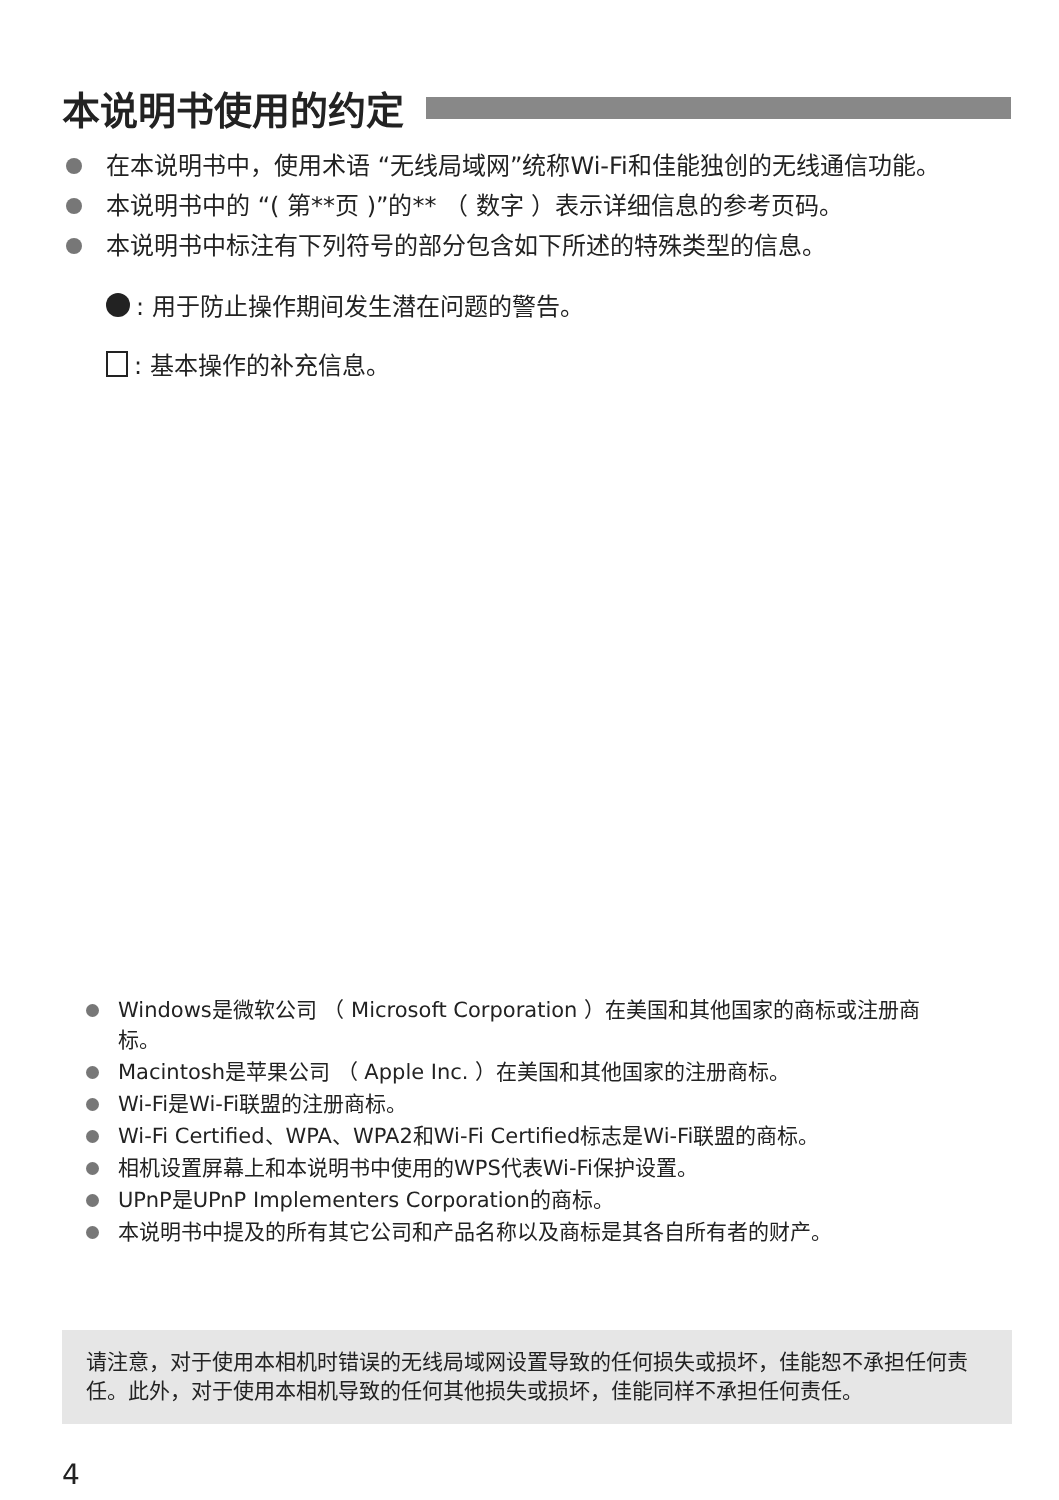本说明书使用的约定
在本说明书中，使用术语 “无线局域网”统称Wi-Fi和佳能独创的无线通信功能。
本说明书中的 “( 第**页 )”的** （ 数字 ）表示详细信息的参考页码。
本说明书中标注有下列符号的部分包含如下所述的特殊类型的信息。
: 用于防止操作期间发生潜在问题的警告。
: 基本操作的补充信息。
Windows是微软公司 （ Microsoft Corporation ）在美国和其他国家的商标或注册商标。
Macintosh是苹果公司 （ Apple Inc. ）在美国和其他国家的注册商标。
Wi-Fi是Wi-Fi联盟的注册商标。
Wi-Fi Certified、WPA、WPA2和Wi-Fi Certified标志是Wi-Fi联盟的商标。
相机设置屏幕上和本说明书中使用的WPS代表Wi-Fi保护设置。
UPnP是UPnP Implementers Corporation的商标。
本说明书中提及的所有其它公司和产品名称以及商标是其各自所有者的财产。
请注意，对于使用本相机时错误的无线局域网设置导致的任何损失或损坏，佳能恕不承担任何责任。此外，对于使用本相机导致的任何其他损失或损坏，佳能同样不承担任何责任。
4